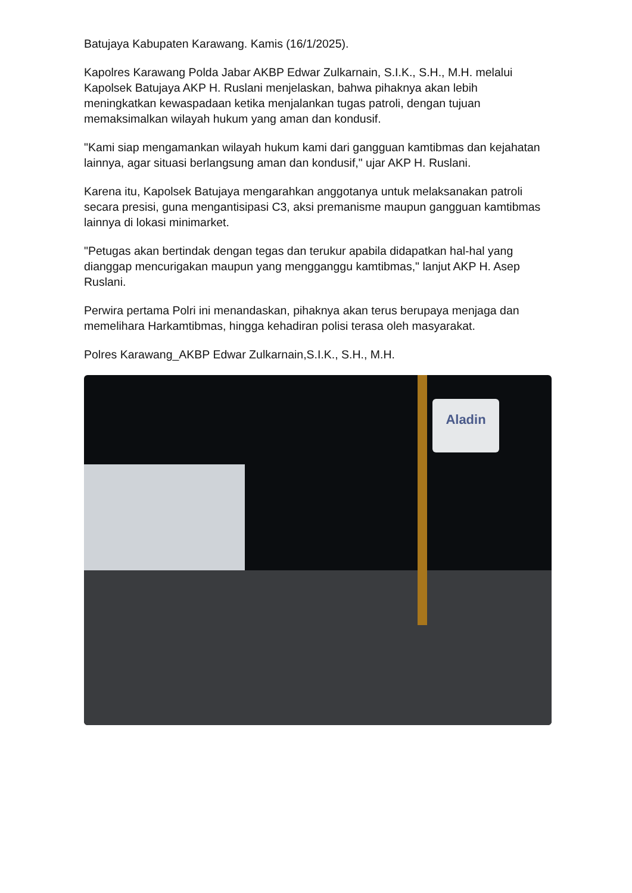Batujaya Kabupaten Karawang. Kamis (16/1/2025).
Kapolres Karawang Polda Jabar AKBP Edwar Zulkarnain, S.I.K., S.H., M.H. melalui Kapolsek Batujaya AKP H. Ruslani menjelaskan, bahwa pihaknya akan lebih meningkatkan kewaspadaan ketika menjalankan tugas patroli, dengan tujuan memaksimalkan wilayah hukum yang aman dan kondusif.
"Kami siap mengamankan wilayah hukum kami dari gangguan kamtibmas dan kejahatan lainnya, agar situasi berlangsung aman dan kondusif," ujar AKP H. Ruslani.
Karena itu, Kapolsek Batujaya mengarahkan anggotanya untuk melaksanakan patroli secara presisi, guna mengantisipasi C3, aksi premanisme maupun gangguan kamtibmas lainnya di lokasi minimarket.
"Petugas akan bertindak dengan tegas dan terukur apabila didapatkan hal-hal yang dianggap mencurigakan maupun yang mengganggu kamtibmas," lanjut AKP H. Asep Ruslani.
Perwira pertama Polri ini menandaskan, pihaknya akan terus berupaya menjaga dan memelihara Harkamtibmas, hingga kehadiran polisi terasa oleh masyarakat.
Polres Karawang_AKBP Edwar Zulkarnain,S.I.K., S.H., M.H.
Aladin